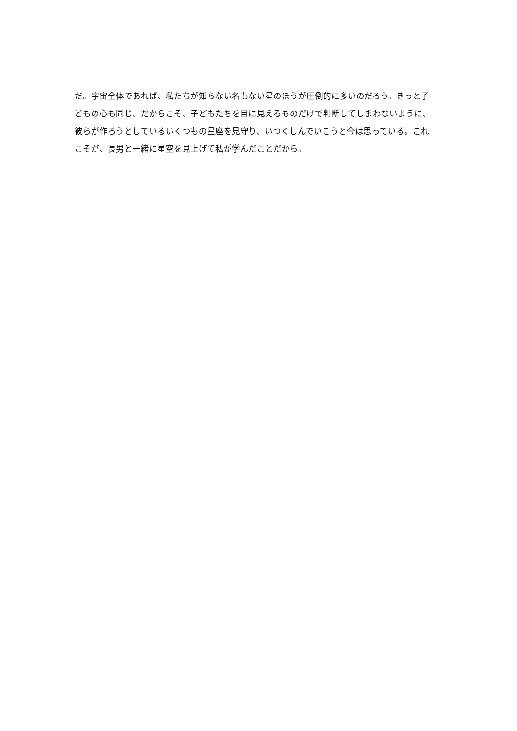だ。宇宙全体であれば、私たちが知らない名もない星のほうが圧倒的に多いのだろう。きっと子
どもの心も同じ。だからこそ、子どもたちを目に見えるものだけで判断してしまわないように、
彼らが作ろうとしているいくつもの星座を見守り、いつくしんでいこうと今は思っている。これ
こそが、長男と一緒に星空を見上げて私が学んだことだから。